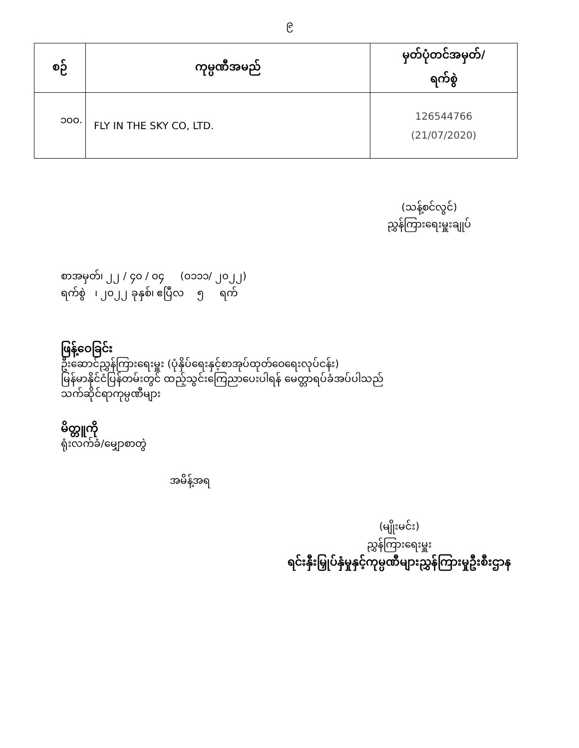၉
| စဉ် | ကုမ္ပဏီအမည် | မှတ်ပုံတင်အမှတ်/ ရက်စွဲ |
| --- | --- | --- |
| ၁၀၀. | FLY IN THE SKY CO, LTD. | 126544766 (21/07/2020) |
(သန့်စင်လွင်)
ညွှန်ကြားရေးမှူးချုပ်
စာအမှတ်၊ ၂၂ / ၄၀ / ၀၄ (၀၁၁၁/ ၂၀၂၂)
ရက်စွဲ ၊ ၂၀၂၂ ခုနှစ်၊ ဧပြီလ ၅ ရက်
ဖြန့်ဝေခြင်း
ဦးဆောင်ညွှန်ကြားရေးမှူး (ပုံနှိပ်ရေးနှင့်စာအုပ်ထုတ်ဝေရေးလုပ်ငန်း)
မြန်မာနိုင်ငံပြန်တမ်းတွင် ထည့်သွင်းကြေညာပေးပါရန် မေတ္တာရပ်ခံအပ်ပါသည်
သက်ဆိုင်ရာကုမ္ပဏီများ
မိတ္တူကို
ရုံးလက်ခံ/မျှောစာတွဲ
အမိန့်အရ
(မျိုးမင်း)
ညွှန်ကြားရေးမှူး
ရင်းနှီးမြှုပ်နှံမှုနှင့်ကုမ္ပဏီများညွှန်ကြားမှုဦးစီးဌာန